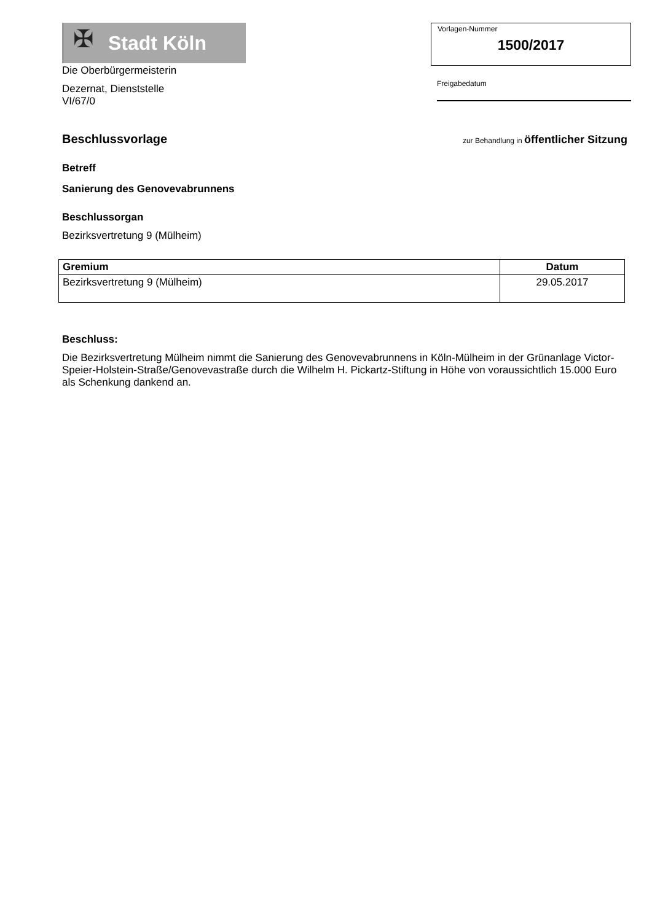✠
Stadt Köln
Die Oberbürgermeisterin
Dezernat, Dienststelle
VI/67/0
Vorlagen-Nummer
1500/2017
Freigabedatum
Beschlussvorlage
zur Behandlung in öffentlicher Sitzung
Betreff
Sanierung des Genovevabrunnens
Beschlussorgan
Bezirksvertretung 9 (Mülheim)
| Gremium | Datum |
| --- | --- |
| Bezirksvertretung 9 (Mülheim) | 29.05.2017 |
Beschluss:
Die Bezirksvertretung Mülheim nimmt die Sanierung des Genovevabrunnens in Köln-Mülheim in der Grünanlage Victor-Speier-Holstein-Straße/Genovevastraße durch die Wilhelm H. Pickartz-Stiftung in Höhe von voraussichtlich 15.000 Euro als Schenkung dankend an.